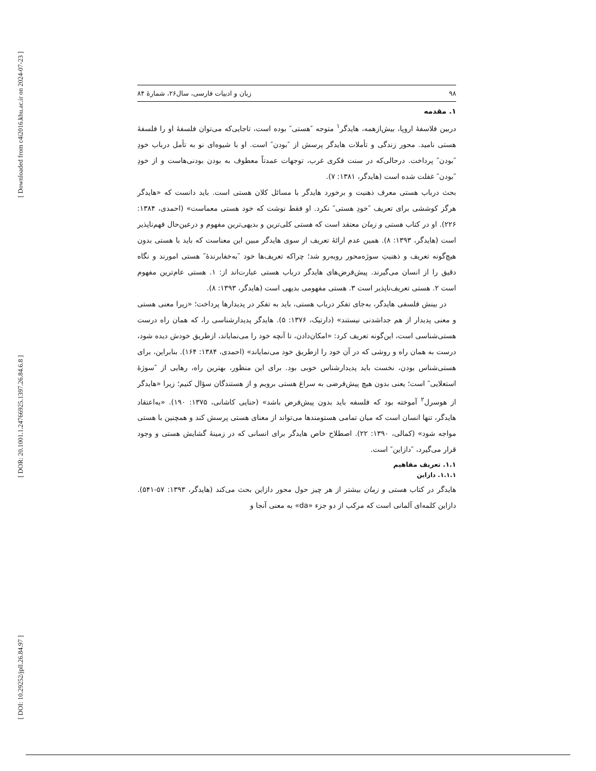[ Downloaded from c4i2016.khu.ac.ir on 2024-07-23 ]
[ DOR: 20.1001.1.24766925.1397.26.84.6.8 ]
[ DOI: 10.29252/jpll.26.84.97 ]
۹۸ زبان و ادبیات فارسی، سال۲۶، شمارۀ ۸۴
۱. مقدمه
دربین فلاسفهٔ اروپا، بیش‌ازهمه، هایدگر<sup>۱</sup> متوجه ″هستی″ بوده است، تاجایی‌که می‌توان فلسفهٔ او را فلسفهٔ هستی نامید. محور زندگی و تأملات هایدگر پرسش از ″بودن″ است. او با شیوه‌ای نو به تأمل درباب خودِ ″بودن″ پرداخت. درحالی‌که در سنت فکری غرب، توجهات عمدتاً معطوف به بودن بودنی‌هاست و از خودِ ″بودن″ غفلت شده است (هایدگر، ۱۳۸۱: ۷).
بحث درباب هستی معرف ذهنیت و برخورد هایدگر با مسائل کلان هستی است. باید دانست که «هایدگر هرگز کوششی برای تعریف ″خودِ هستی″ نکرد. او فقط نوشت که خود هستی معماست» (احمدی، ۱۳۸۴: ۲۲۶). او در کتاب هستی و زمان معتقد است که هستی کلی‌ترین و بدیهی‌ترین مفهوم و درعین‌حال فهم‌ناپذیر است (هایدگر، ۱۳۹۳: ۸). همین عدم ارائهٔ تعریف از سوی هایدگر مبین این معناست که باید با هستی بدون هیچ‌گونه تعریف و ذهنیتِ سوژه‌محور روبه‌رو شد؛ چراکه تعریف‌ها خود ″به‌خفابرندهٔ″ هستی امورند و نگاه دقیق را از انسان می‌گیرند. پیش‌فرض‌های هایدگر درباب هستی عبارت‌اند از: ۱. هستی عام‌ترین مفهوم است ۲. هستی تعریف‌ناپذیر است ۳. هستی مفهومی بدیهی است (هایدگر، ۱۳۹۳: ۸).
در بینش فلسفی هایدگر، به‌جای تفکر درباب هستی، باید به تفکر در پدیدارها پرداخت؛ «زیرا معنی هستی و معنی پدیدار از هم جداشدنی نیستند» (دارتیک، ۱۳۷۶: ۵). هایدگر پدیدارشناسی را، که همان راه درست هستی‌شناسی است، این‌گونه تعریف کرد: «امکان‌دادن، تا آنچه خود را می‌نمایاند، ازطریق خودش دیده شود، درست به همان راه و روشی که در آن خود را ازطریق خود می‌نمایاند» (احمدی، ۱۳۸۴: ۱۶۴). بنابراین، برای هستی‌شناس بودن، نخست باید پدیدارشناس خوبی بود. برای این منظور، بهترین راه، رهایی از ″سوژهٔ استعلایی″ است؛ یعنی بدون هیچ پیش‌فرضی به سراغ هستی برویم و از هستندگان سؤال کنیم؛ زیرا «هایدگر از هوسرل<sup>۲</sup> آموخته بود که فلسفه باید بدون پیش‌فرض باشد» (حنایی کاشانی، ۱۳۷۵: ۱۹۰). «به‌اعتقاد هایدگر، تنها انسان است که میان تمامی هستومندها می‌تواند از معنای هستی پرسش کند و همچنین با هستی مواجه شود» (کمالی، ۱۳۹۰: ۲۲). اصطلاح خاص هایدگر برای انسانی که در زمینهٔ گشایش هستی و وجود قرار می‌گیرد، ″دازاین″ است.
۱.۱. تعریف مفاهیم
۱.۱.۱. دازاین
هایدگر در کتاب هستی و زمان بیشتر از هر چیز حول محور دازاین بحث می‌کند (هایدگر، ۱۳۹۳: ۵۷-۵۴۱). دازاین کلمه‌ای آلمانی است که مرکب از دو جزء «da» به معنی آنجا و